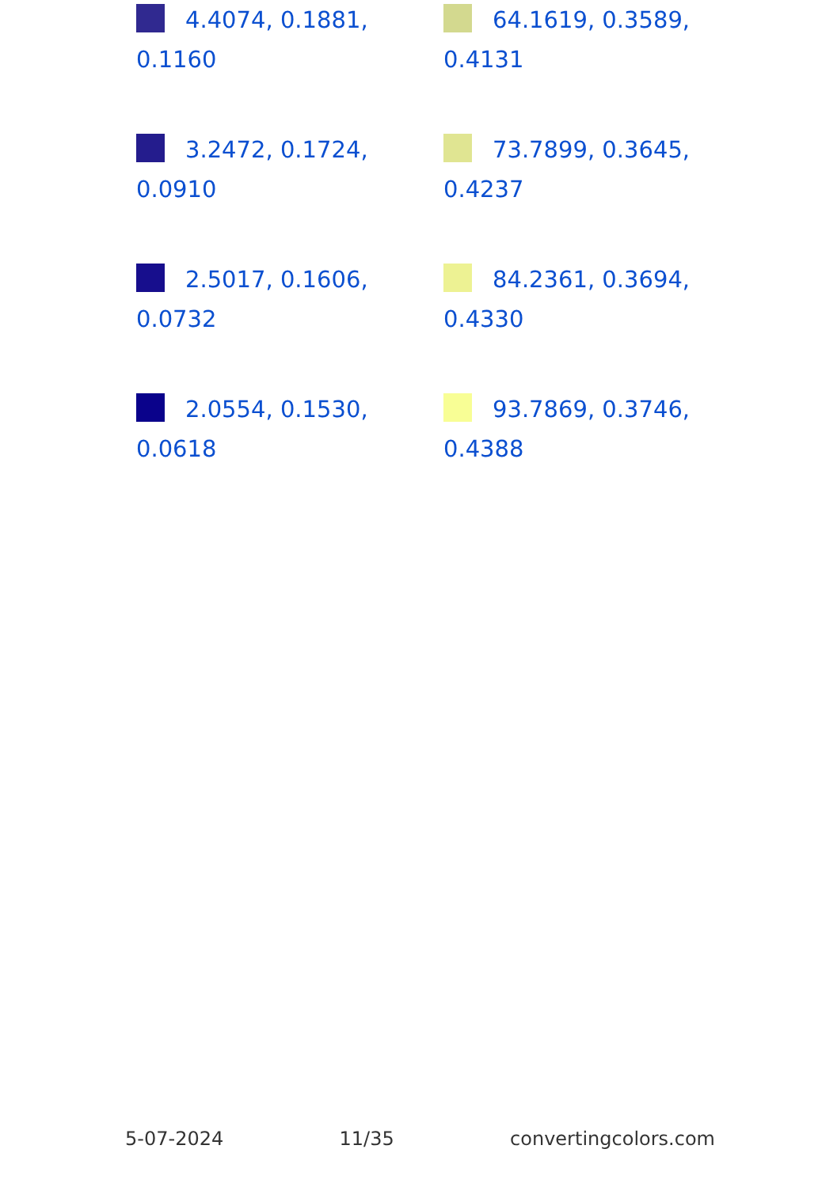4.4074, 0.1881, 0.1160
64.1619, 0.3589, 0.4131
3.2472, 0.1724, 0.0910
73.7899, 0.3645, 0.4237
2.5017, 0.1606, 0.0732
84.2361, 0.3694, 0.4330
2.0554, 0.1530, 0.0618
93.7869, 0.3746, 0.4388
5-07-2024 11/35 convertingcolors.com